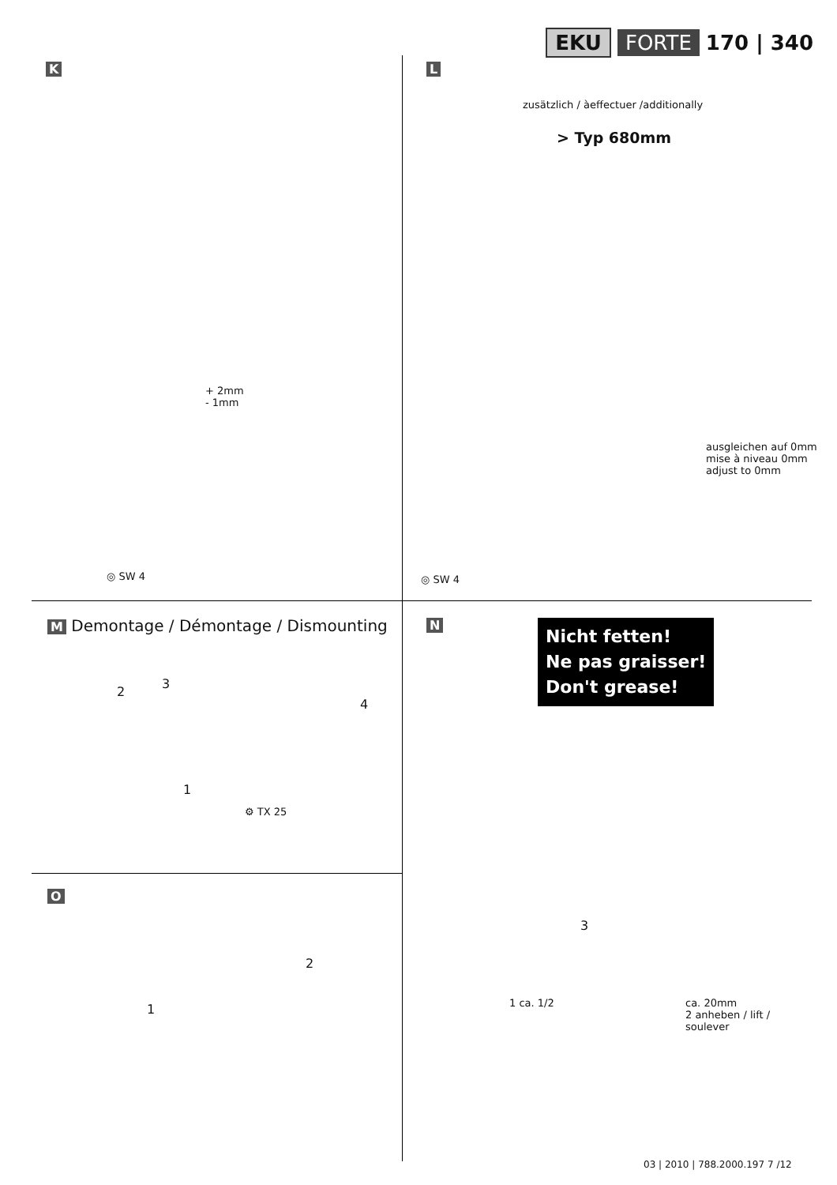EKU FORTE 170 | 340
K
+ 2mm
- 1mm
◎ SW 4
L
zusätzlich / àeffectuer /additionally
> Typ 680mm
ausgleichen auf 0mm
mise à niveau 0mm
adjust to 0mm
◎ SW 4
M Demontage / Démontage / Dismounting
2
3
4
1
⚙ TX 25
N
Nicht fetten!
Ne pas graisser!
Don't grease!
3
1 ca. 1/2
ca. 20mm
2 anheben / lift /
soulever
O
2
1
03 | 2010 | 788.2000.197 7 /12